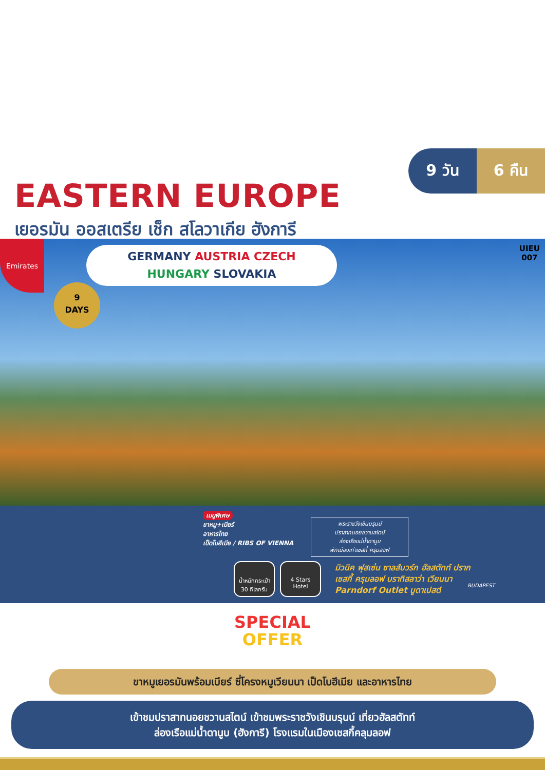9 วัน 6 คืน
EASTERN EUROPE
เยอรมัน ออสเตรีย เช็ก สโลวาเกีย ฮังการี
Emirates
GERMANY AUSTRIA CZECH
HUNGARY SLOVAKIA
9
DAYS
UIEU
007
เมนูพิเศษ
ขาหมู+เบียร์
อาหารไทย
เป็ดโบฮีเมีย / RIBS OF VIENNA
พระราชวังเชินบรุนน์
ปราสาทนอยชวานสไตน์
ล่องเรือแม่น้ำดานูบ
พักเมืองเก่าเชสกี้ ครุมลอฟ
BUDAPEST
น้ำหนักกระเป๋า
30 กิโลกรัม
4 Stars
Hotel
มิวนิค ฟุสเซ่น ซาลส์บวร์ก ฮัลสตัทท์ ปราก
เชสกี้ ครุมลอฟ บราทิสลาว่า เวียนนา
Parndorf Outlet บูดาเปสต์
SPECIAL
OFFER
ขาหมูเยอรมันพร้อมเบียร์ ซี่โครงหมูเวียนนา เป็ดโบฮีเมีย และอาหารไทย
เข้าชมปราสาทนอยชวานสไตน์ เข้าชมพระราชวังเชินบรุนน์ เที่ยวฮัลสตัทท์
ล่องเรือแม่น้ำดานูบ (ฮังการี) โรงแรมในเมืองเชสกี้คลุมลอฟ